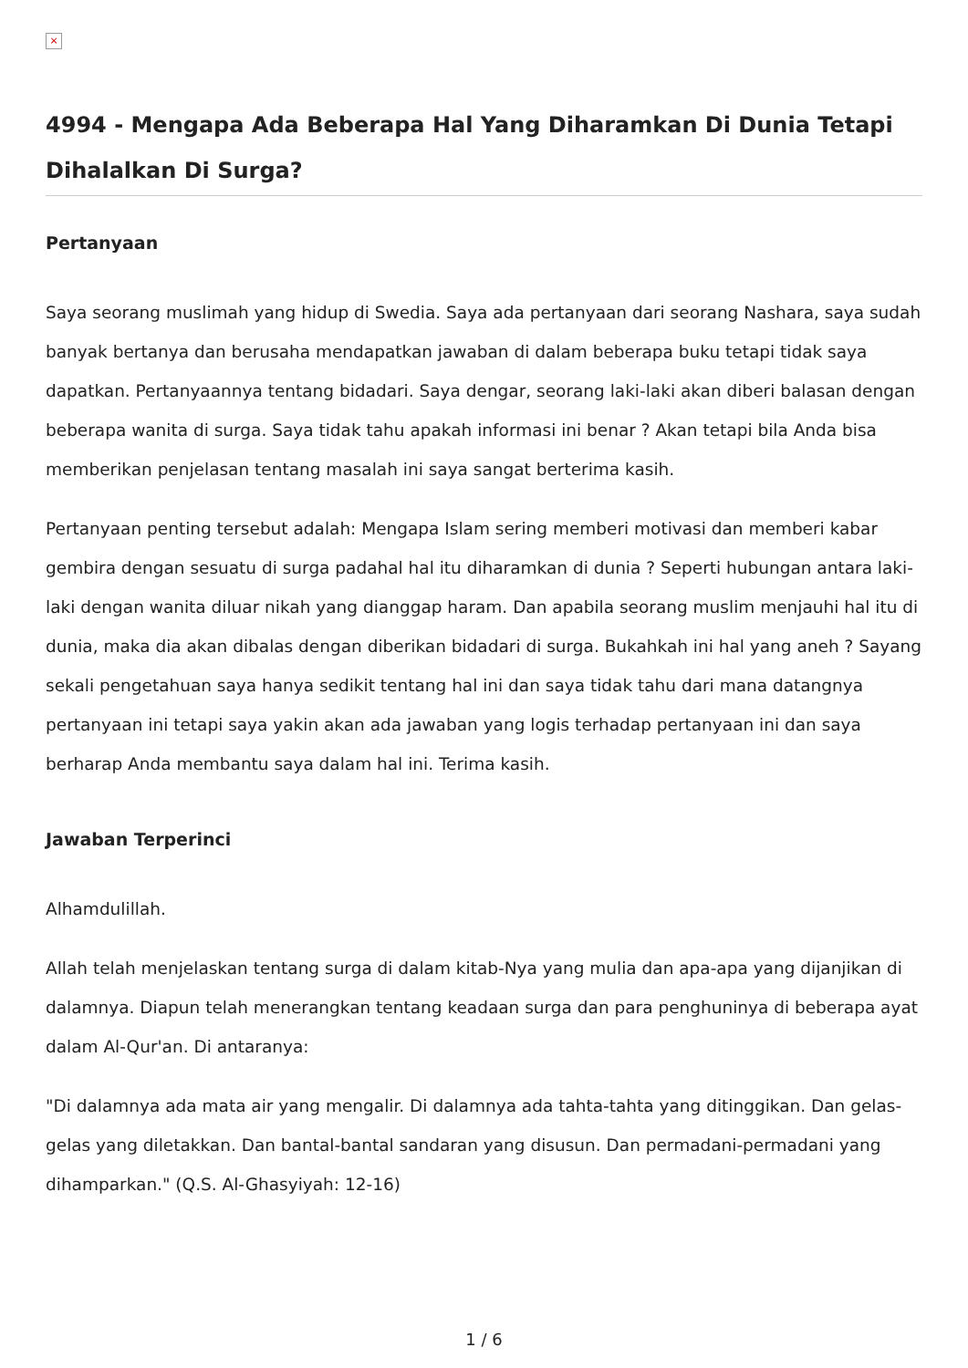×
4994 - Mengapa Ada Beberapa Hal Yang Diharamkan Di Dunia Tetapi Dihalalkan Di Surga?
Pertanyaan
Saya seorang muslimah yang hidup di Swedia. Saya ada pertanyaan dari seorang Nashara, saya sudah banyak bertanya dan berusaha mendapatkan jawaban di dalam beberapa buku tetapi tidak saya dapatkan. Pertanyaannya tentang bidadari. Saya dengar, seorang laki-laki akan diberi balasan dengan beberapa wanita di surga. Saya tidak tahu apakah informasi ini benar ? Akan tetapi bila Anda bisa memberikan penjelasan tentang masalah ini saya sangat berterima kasih.
Pertanyaan penting tersebut adalah: Mengapa Islam sering memberi motivasi dan memberi kabar gembira dengan sesuatu di surga padahal hal itu diharamkan di dunia ? Seperti hubungan antara laki-laki dengan wanita diluar nikah yang dianggap haram. Dan apabila seorang muslim menjauhi hal itu di dunia, maka dia akan dibalas dengan diberikan bidadari di surga. Bukahkah ini hal yang aneh ? Sayang sekali pengetahuan saya hanya sedikit tentang hal ini dan saya tidak tahu dari mana datangnya pertanyaan ini tetapi saya yakin akan ada jawaban yang logis terhadap pertanyaan ini dan saya berharap Anda membantu saya dalam hal ini. Terima kasih.
Jawaban Terperinci
Alhamdulillah.
Allah telah menjelaskan tentang surga di dalam kitab-Nya yang mulia dan apa-apa yang dijanjikan di dalamnya. Diapun telah menerangkan tentang keadaan surga dan para penghuninya di beberapa ayat dalam Al-Qur'an. Di antaranya:
"Di dalamnya ada mata air yang mengalir. Di dalamnya ada tahta-tahta yang ditinggikan. Dan gelas-gelas yang diletakkan. Dan bantal-bantal sandaran yang disusun. Dan permadani-permadani yang dihamparkan." (Q.S. Al-Ghasyiyah: 12-16)
1 / 6